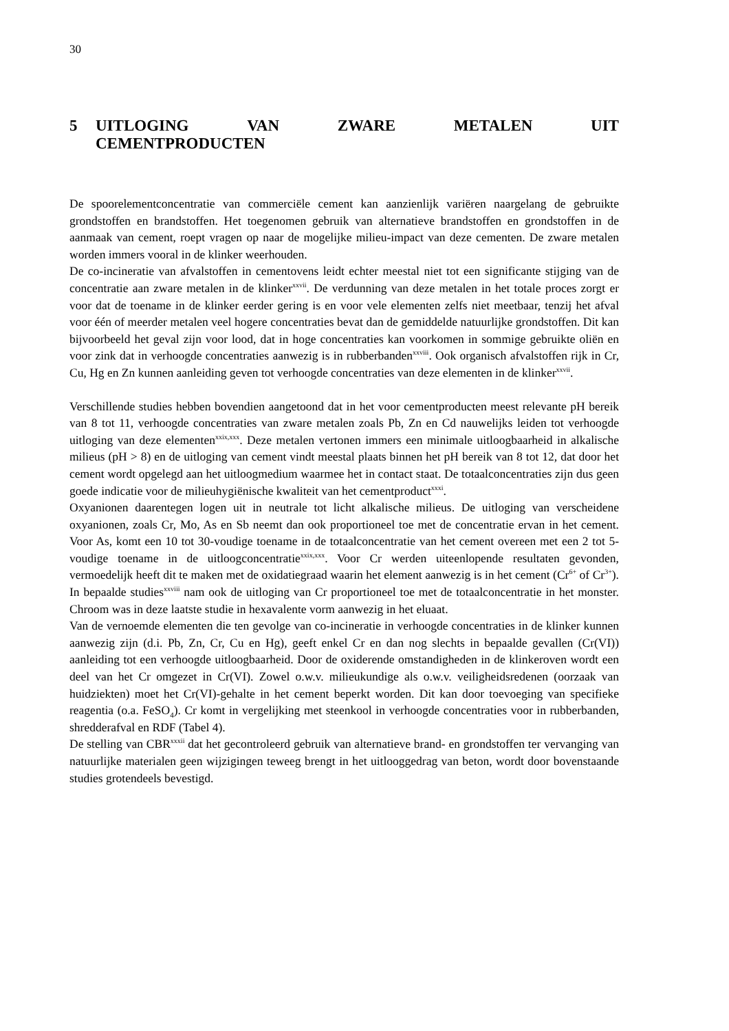30
5 UITLOGING VAN ZWARE METALEN UIT
CEMENTPRODUCTEN
De spoorelementconcentratie van commerciële cement kan aanzienlijk variëren naargelang de gebruikte grondstoffen en brandstoffen. Het toegenomen gebruik van alternatieve brandstoffen en grondstoffen in de aanmaak van cement, roept vragen op naar de mogelijke milieu-impact van deze cementen. De zware metalen worden immers vooral in de klinker weerhouden.
De co-incineratie van afvalstoffen in cementovens leidt echter meestal niet tot een significante stijging van de concentratie aan zware metalen in de klinker<sup>xxvii</sup>. De verdunning van deze metalen in het totale proces zorgt er voor dat de toename in de klinker eerder gering is en voor vele elementen zelfs niet meetbaar, tenzij het afval voor één of meerder metalen veel hogere concentraties bevat dan de gemiddelde natuurlijke grondstoffen. Dit kan bijvoorbeeld het geval zijn voor lood, dat in hoge concentraties kan voorkomen in sommige gebruikte oliën en voor zink dat in verhoogde concentraties aanwezig is in rubberbanden<sup>xxviii</sup>. Ook organisch afvalstoffen rijk in Cr, Cu, Hg en Zn kunnen aanleiding geven tot verhoogde concentraties van deze elementen in de klinker<sup>xxvii</sup>.
Verschillende studies hebben bovendien aangetoond dat in het voor cementproducten meest relevante pH bereik van 8 tot 11, verhoogde concentraties van zware metalen zoals Pb, Zn en Cd nauwelijks leiden tot verhoogde uitloging van deze elementen<sup>xxix,xxx</sup>. Deze metalen vertonen immers een minimale uitloogbaarheid in alkalische milieus (pH > 8) en de uitloging van cement vindt meestal plaats binnen het pH bereik van 8 tot 12, dat door het cement wordt opgelegd aan het uitloogmedium waarmee het in contact staat. De totaalconcentraties zijn dus geen goede indicatie voor de milieuhygiënische kwaliteit van het cementproduct<sup>xxxi</sup>.
Oxyanionen daarentegen logen uit in neutrale tot licht alkalische milieus. De uitloging van verscheidene oxyanionen, zoals Cr, Mo, As en Sb neemt dan ook proportioneel toe met de concentratie ervan in het cement. Voor As, komt een 10 tot 30-voudige toename in de totaalconcentratie van het cement overeen met een 2 tot 5-voudige toename in de uitloogconcentratie<sup>xxix,xxx</sup>. Voor Cr werden uiteenlopende resultaten gevonden, vermoedelijk heeft dit te maken met de oxidatiegraad waarin het element aanwezig is in het cement (Cr<sup>6+</sup> of Cr<sup>3+</sup>). In bepaalde studies<sup>xxviii</sup> nam ook de uitloging van Cr proportioneel toe met de totaalconcentratie in het monster. Chroom was in deze laatste studie in hexavalente vorm aanwezig in het eluaat.
Van de vernoemde elementen die ten gevolge van co-incineratie in verhoogde concentraties in de klinker kunnen aanwezig zijn (d.i. Pb, Zn, Cr, Cu en Hg), geeft enkel Cr en dan nog slechts in bepaalde gevallen (Cr(VI)) aanleiding tot een verhoogde uitloogbaarheid. Door de oxiderende omstandigheden in de klinkeroven wordt een deel van het Cr omgezet in Cr(VI). Zowel o.w.v. milieukundige als o.w.v. veiligheidsredenen (oorzaak van huidziekten) moet het Cr(VI)-gehalte in het cement beperkt worden. Dit kan door toevoeging van specifieke reagentia (o.a. FeSO<sub>4</sub>). Cr komt in vergelijking met steenkool in verhoogde concentraties voor in rubberbanden, shredderafval en RDF (Tabel 4).
De stelling van CBR<sup>xxxii</sup> dat het gecontroleerd gebruik van alternatieve brand- en grondstoffen ter vervanging van natuurlijke materialen geen wijzigingen teweeg brengt in het uitlooggedrag van beton, wordt door bovenstaande studies grotendeels bevestigd.